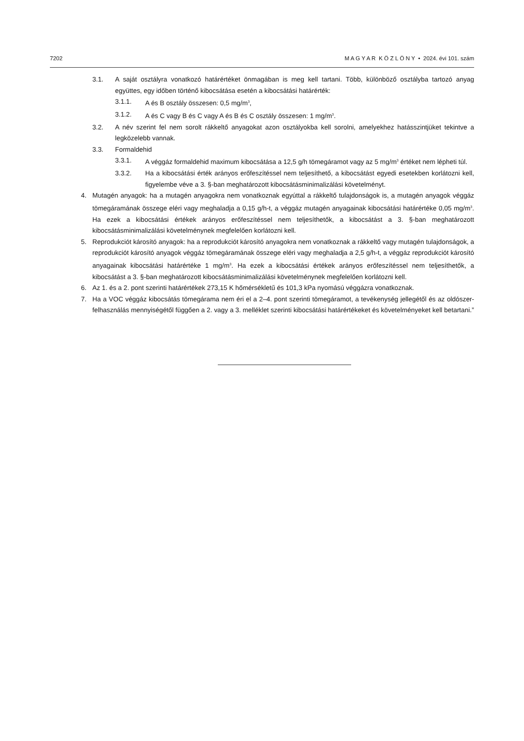7202 M A G Y A R K Ö Z L Ö N Y • 2024. évi 101. szám
3.1. A saját osztályra vonatkozó határértéket önmagában is meg kell tartani. Több, különböző osztályba tartozó anyag együttes, egy időben történő kibocsátása esetén a kibocsátási határérték:
3.1.1. A és B osztály összesen: 0,5 mg/m<sup>3</sup>,
3.1.2. A és C vagy B és C vagy A és B és C osztály összesen: 1 mg/m<sup>3</sup>.
3.2. A név szerint fel nem sorolt rákkeltő anyagokat azon osztályokba kell sorolni, amelyekhez hatásszintjüket tekintve a legközelebb vannak.
3.3. Formaldehid
3.3.1. A véggáz formaldehid maximum kibocsátása a 12,5 g/h tömegáramot vagy az 5 mg/m<sup>3</sup> értéket nem lépheti túl.
3.3.2. Ha a kibocsátási érték arányos erőfeszítéssel nem teljesíthető, a kibocsátást egyedi esetekben korlátozni kell, figyelembe véve a 3. §-ban meghatározott kibocsátásminimalizálási követelményt.
4. Mutagén anyagok: ha a mutagén anyagokra nem vonatkoznak egyúttal a rákkeltő tulajdonságok is, a mutagén anyagok véggáz tömegáramának összege eléri vagy meghaladja a 0,15 g/h-t, a véggáz mutagén anyagainak kibocsátási határértéke 0,05 mg/m<sup>3</sup>. Ha ezek a kibocsátási értékek arányos erőfeszítéssel nem teljesíthetők, a kibocsátást a 3. §-ban meghatározott kibocsátásminimalizálási követelménynek megfelelően korlátozni kell.
5. Reprodukciót károsító anyagok: ha a reprodukciót károsító anyagokra nem vonatkoznak a rákkeltő vagy mutagén tulajdonságok, a reprodukciót károsító anyagok véggáz tömegáramának összege eléri vagy meghaladja a 2,5 g/h-t, a véggáz reprodukciót károsító anyagainak kibocsátási határértéke 1 mg/m<sup>3</sup>. Ha ezek a kibocsátási értékek arányos erőfeszítéssel nem teljesíthetők, a kibocsátást a 3. §-ban meghatározott kibocsátásminimalizálási követelménynek megfelelően korlátozni kell.
6. Az 1. és a 2. pont szerinti határértékek 273,15 K hőmérsékletű és 101,3 kPa nyomású véggázra vonatkoznak.
7. Ha a VOC véggáz kibocsátás tömegárama nem éri el a 2–4. pont szerinti tömegáramot, a tevékenység jellegétől és az oldószer-felhasználás mennyiségétől függően a 2. vagy a 3. melléklet szerinti kibocsátási határértékeket és követelményeket kell betartani.”